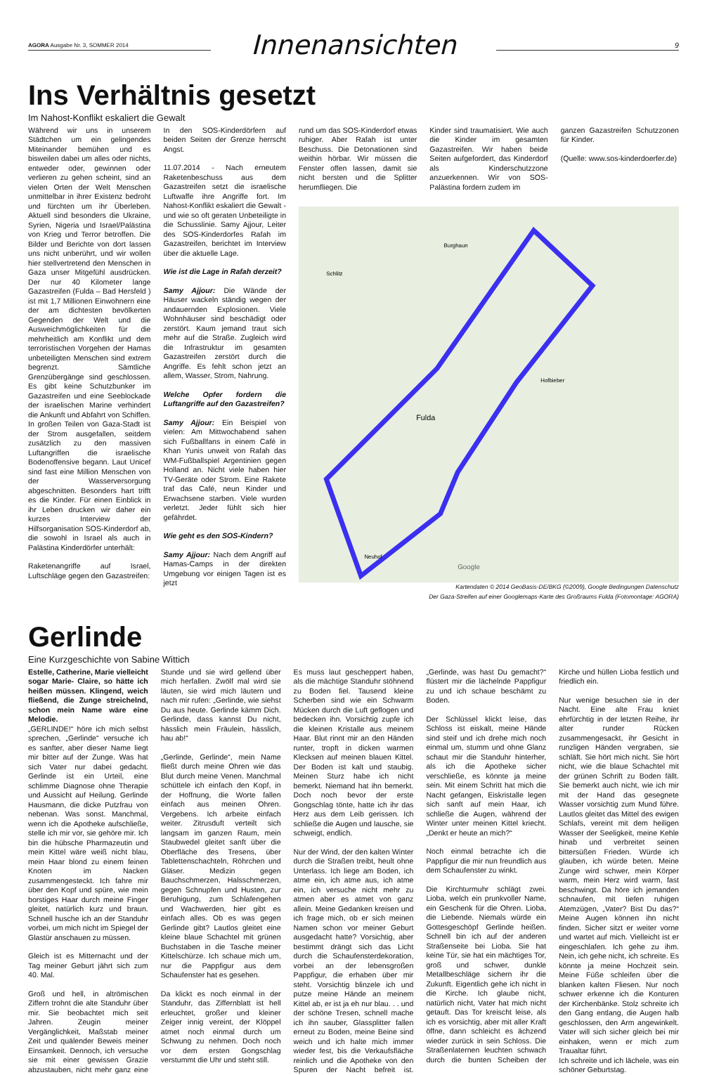AGORA Ausgabe Nr. 3, SOMMER 2014
Innenansichten
9
Ins Verhältnis gesetzt
Im Nahost-Konflikt eskaliert die Gewalt
Während wir uns in unserem Städtchen um ein gelingendes Miteinander bemühen und es bisweilen dabei um alles oder nichts, entweder oder, gewinnen oder verlieren zu gehen scheint, sind an vielen Orten der Welt Menschen unmittelbar in ihrer Existenz bedroht und fürchten um ihr Überleben. Aktuell sind besonders die Ukraine, Syrien, Nigeria und Israel/Palästina von Krieg und Terror betroffen. Die Bilder und Berichte von dort lassen uns nicht unberührt, und wir wollen hier stellvertretend den Menschen in Gaza unser Mitgefühl ausdrücken. Der nur 40 Kilometer lange Gazastreifen (Fulda – Bad Hersfeld ) ist mit 1,7 Millionen Einwohnern eine der am dichtesten bevölkerten Gegenden der Welt und die Ausweichmöglichkeiten für die mehrheitlich am Konflikt und dem terroristischen Vorgehen der Hamas unbeteiligten Menschen sind extrem begrenzt. Sämtliche Grenzübergänge sind geschlossen. Es gibt keine Schutzbunker im Gazastreifen und eine Seeblockade der israelischen Marine verhindert die Ankunft und Abfahrt von Schiffen. In großen Teilen von Gaza-Stadt ist der Strom ausgefallen, seitdem zusätzlich zu den massiven Luftangriffen die israelische Bodenoffensive begann. Laut Unicef sind fast eine Million Menschen von der Wasserversorgung abgeschnitten. Besonders hart trifft es die Kinder. Für einen Einblick in ihr Leben drucken wir daher ein kurzes Interview der Hilfsorganisation SOS-Kinderdorf ab, die sowohl in Israel als auch in Palästina Kinderdörfer unterhält:
Raketenangriffe auf Israel, Luftschläge gegen den Gazastreifen:
In den SOS-Kinderdörfern auf beiden Seiten der Grenze herrscht Angst.
11.07.2014 - Nach erneutem Raketenbeschuss aus dem Gazastreifen setzt die israelische Luftwaffe ihre Angriffe fort. Im Nahost-Konflikt eskaliert die Gewalt - und wie so oft geraten Unbeteiligte in die Schusslinie. Samy Ajjour, Leiter des SOS-Kinderdorfes Rafah im Gazastreifen, berichtet im Interview über die aktuelle Lage.
Wie ist die Lage in Rafah derzeit?
Samy Ajjour: Die Wände der Häuser wackeln ständig wegen der andauernden Explosionen. Viele Wohnhäuser sind beschädigt oder zerstört. Kaum jemand traut sich mehr auf die Straße. Zugleich wird die Infrastruktur im gesamten Gazastreifen zerstört durch die Angriffe. Es fehlt schon jetzt an allem, Wasser, Strom, Nahrung.
Welche Opfer fordern die Luftangriffe auf den Gazastreifen?
Samy Ajjour: Ein Beispiel von vielen: Am Mittwochabend sahen sich Fußballfans in einem Café in Khan Yunis unweit von Rafah das WM-Fußballspiel Argentinien gegen Holland an. Nicht viele haben hier TV-Geräte oder Strom. Eine Rakete traf das Café, neun Kinder und Erwachsene starben. Viele wurden verletzt. Jeder fühlt sich hier gefährdet.
Wie geht es den SOS-Kindern?
Samy Ajjour: Nach dem Angriff auf Hamas-Camps in der direkten Umgebung vor einigen Tagen ist es jetzt
rund um das SOS-Kinderdorf etwas ruhiger. Aber Rafah ist unter Beschuss. Die Detonationen sind weithin hörbar. Wir müssen die Fenster offen lassen, damit sie nicht bersten und die Splitter herumfliegen. Die
Kinder sind traumatisiert. Wie auch die Kinder im gesamten Gazastreifen. Wir haben beide Seiten aufgefordert, das Kinderdorf als Kinderschutzzone anzuerkennen. Wir von SOS-Palästina fordern zudem im
ganzen Gazastreifen Schutzzonen für Kinder.
(Quelle: www.sos-kinderdoerfer.de)
Fulda
Burghaun
Schlitz
Neuhof
Hofbieber
Google
Kartendaten © 2014 GeoBasis-DE/BKG (©2009), Google Bedingungen Datenschutz
Der Gaza-Streifen auf einer Googlemaps-Karte des Großraums Fulda (Fotomontage: AGORA)
Gerlinde
Eine Kurzgeschichte von Sabine Wittich
Estelle, Catherine, Marie vielleicht sogar Marie- Claire, so hätte ich heißen müssen. Klingend, weich fließend, die Zunge streichelnd, schon mein Name wäre eine Melodie.
„GERLINDE!“ höre ich mich selbst sprechen, „Gerlinde“ versuche ich es sanfter, aber dieser Name liegt mir bitter auf der Zunge. Was hat sich Vater nur dabei gedacht. Gerlinde ist ein Urteil, eine schlimme Diagnose ohne Therapie und Aussicht auf Heilung. Gerlinde Hausmann, die dicke Putzfrau von nebenan. Was sonst. Manchmal, wenn ich die Apotheke aufschließe, stelle ich mir vor, sie gehöre mir. Ich bin die hübsche Pharmazeutin und mein Kittel wäre weiß nicht blau, mein Haar blond zu einem feinen Knoten im Nacken zusammengesteckt. Ich fahre mir über den Kopf und spüre, wie mein borstiges Haar durch meine Finger gleitet, natürlich kurz und braun. Schnell husche ich an der Standuhr vorbei, um mich nicht im Spiegel der Glastür anschauen zu müssen.
Gleich ist es Mitternacht und der Tag meiner Geburt jährt sich zum 40. Mal.
Groß und hell, in altrömischen Ziffern trohnt die alte Standuhr über mir. Sie beobachtet mich seit Jahren. Zeugin meiner Vergänglichkeit, Maßstab meiner Zeit und quälender Beweis meiner Einsamkeit. Dennoch, ich versuche sie mit einer gewissen Grazie abzustauben, nicht mehr ganz eine Stunde und sie wird gellend über mich herfallen. Zwölf mal wird sie läuten, sie wird mich läutern und nach mir rufen: „Gerlinde, wie siehst Du aus heute. Gerlinde kämm Dich. Gerlinde, dass kannst Du nicht, hässlich mein Fräulein, hässlich, hau ab!“
„Gerlinde, Gerlinde“, mein Name fließt durch meine Ohren wie das Blut durch meine Venen. Manchmal schüttele ich einfach den Kopf, in der Hoffnung, die Worte fallen einfach aus meinen Ohren. Vergebens. Ich arbeite einfach weiter. Zitrusduft verteilt sich langsam im ganzen Raum, mein Staubwedel gleitet sanft über die Oberfläche des Tresens, über Tablettenschachteln, Röhrchen und Gläser. Medizin gegen Bauchschmerzen, Halsschmerzen, gegen Schnupfen und Husten, zur Beruhigung, zum Schlafengehen und Wachwerden, hier gibt es einfach alles. Ob es was gegen Gerlinde gibt? Lautlos gleitet eine kleine blaue Schachtel mit grünen Buchstaben in die Tasche meiner Kittelschürze. Ich schaue mich um, nur die Pappfigur aus dem Schaufenster hat es gesehen.
Da klickt es noch einmal in der Standuhr, das Ziffernblatt ist hell erleuchtet, großer und kleiner Zeiger innig vereint, der Klöppel atmet noch einmal durch um Schwung zu nehmen. Doch noch vor dem ersten Gongschlag verstummt die Uhr und steht still.
Es muss laut gescheppert haben, als die mächtige Standuhr stöhnend zu Boden fiel. Tausend kleine Scherben sind wie ein Schwarm Mücken durch die Luft geflogen und bedecken ihn. Vorsichtig zupfe ich die kleinen Kristalle aus meinem Haar. Blut rinnt mir an den Händen runter, tropft in dicken warmen Klecksen auf meinen blauen Kittel. Der Boden ist kalt und staubig. Meinen Sturz habe ich nicht bemerkt. Niemand hat ihn bemerkt. Doch noch bevor der erste Gongschlag tönte, hatte ich ihr das Herz aus dem Leib gerissen. Ich schließe die Augen und lausche, sie schweigt, endlich.
Nur der Wind, der den kalten Winter durch die Straßen treibt, heult ohne Unterlass. Ich liege am Boden, ich atme ein, ich atme aus, ich atme ein, ich versuche nicht mehr zu atmen aber es atmet von ganz allein. Meine Gedanken kreisen und ich frage mich, ob er sich meinen Namen schon vor meiner Geburt ausgedacht hatte? Vorsichtig, aber bestimmt drängt sich das Licht durch die Schaufensterdekoration, vorbei an der lebensgroßen Pappfigur, die erhaben über mir steht. Vorsichtig blinzele ich und putze meine Hände an meinem Kittel ab, er ist ja eh nur blau. . . und der schöne Tresen, schnell mache ich ihn sauber, Glassplitter fallen erneut zu Boden, meine Beine sind weich und ich halte mich immer wieder fest, bis die Verkaufsfläche reinlich und die Apotheke von den Spuren der Nacht befreit ist. „Gerlinde, was hast Du gemacht?“ flüstert mir die lächelnde Pappfigur zu und ich schaue beschämt zu Boden.
Der Schlüssel klickt leise, das Schloss ist eiskalt, meine Hände sind steif und ich drehe mich noch einmal um, stumm und ohne Glanz schaut mir die Standuhr hinterher, als ich die Apotheke sicher verschließe, es könnte ja meine sein. Mit einem Schritt hat mich die Nacht gefangen, Eiskristalle legen sich sanft auf mein Haar, ich schließe die Augen, während der Winter unter meinen Kittel kriecht. „Denkt er heute an mich?“
Noch einmal betrachte ich die Pappfigur die mir nun freundlich aus dem Schaufenster zu winkt.
Die Kirchturmuhr schlägt zwei. Lioba, welch ein prunkvoller Name, ein Geschenk für die Ohren. Lioba, die Liebende. Niemals würde ein Gottesgeschöpf Gerlinde heißen. Schnell bin ich auf der anderen Straßenseite bei Lioba. Sie hat keine Tür, sie hat ein mächtiges Tor, groß und schwer, dunkle Metallbeschläge sichern ihr die Zukunft. Eigentlich gehe ich nicht in die Kirche. Ich glaube nicht, natürlich nicht, Vater hat mich nicht getauft. Das Tor kreischt leise, als ich es vorsichtig, aber mit aller Kraft öffne, dann schleicht es ächzend wieder zurück in sein Schloss. Die Straßenlaternen leuchten schwach durch die bunten Scheiben der Kirche und hüllen Lioba festlich und friedlich ein.
Nur wenige besuchen sie in der Nacht. Eine alte Frau kniet ehrfürchtig in der letzten Reihe, ihr alter runder Rücken zusammengesackt, ihr Gesicht in runzligen Händen vergraben, sie schläft. Sie hört mich nicht. Sie hört nicht, wie die blaue Schachtel mit der grünen Schrift zu Boden fällt. Sie bemerkt auch nicht, wie ich mir mit der Hand das gesegnete Wasser vorsichtig zum Mund führe. Lautlos gleitet das Mittel des ewigen Schlafs, vereint mit dem heiligen Wasser der Seeligkeit, meine Kehle hinab und verbreitet seinen bittersüßen Frieden. Würde ich glauben, ich würde beten. Meine Zunge wird schwer, mein Körper warm, mein Herz wird warm, fast beschwingt. Da höre ich jemanden schnaufen, mit tiefen ruhigen Atemzügen, „Vater? Bist Du das?“ Meine Augen können ihn nicht finden. Sicher sitzt er weiter vorne und wartet auf mich. Vielleicht ist er eingeschlafen. Ich gehe zu ihm. Nein, ich gehe nicht, ich schreite. Es könnte ja meine Hochzeit sein. Meine Füße schleifen über die blanken kalten Fliesen. Nur noch schwer erkenne ich die Konturen der Kirchenbänke. Stolz schreite ich den Gang entlang, die Augen halb geschlossen, den Arm angewinkelt. Vater will sich sicher gleich bei mir einhaken, wenn er mich zum Traualtar führt.
Ich schreite und ich lächele, was ein schöner Geburtstag.